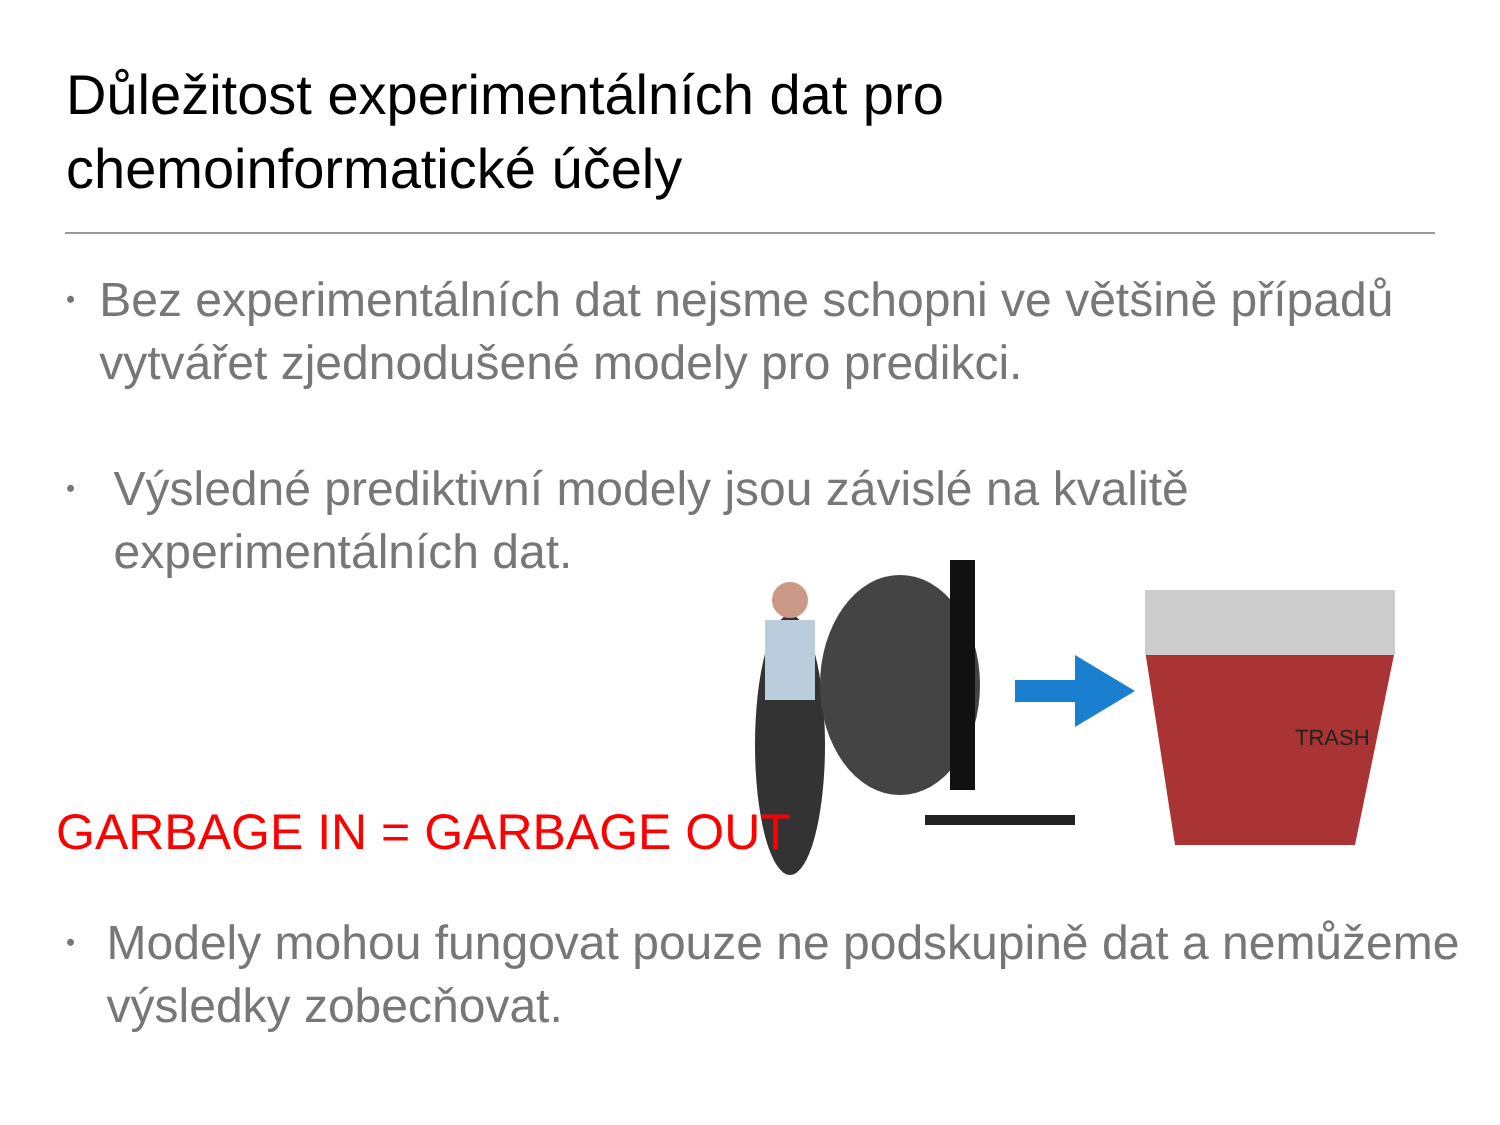Důležitost experimentálních dat pro
chemoinformatické účely
• Bez experimentálních dat nejsme schopni ve většině případů vytvářet zjednodušené modely pro predikci.
• Výsledné prediktivní modely jsou závislé na kvalitě experimentálních dat.
GARBAGE IN = GARBAGE OUT
• Modely mohou fungovat pouze ne podskupině dat a nemůžeme výsledky zobecňovat.
TRASH